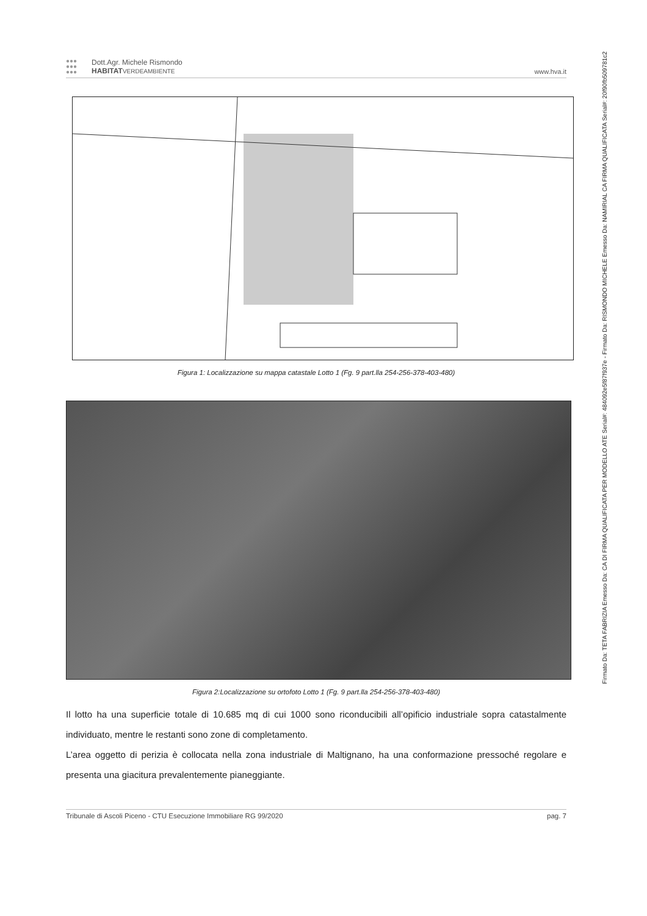●●●
●●●
●●●
Dott.Agr. Michele Rismondo
HABITAT VERDEAMBIENTE
www.hva.it
Figura 1: Localizzazione su mappa catastale Lotto 1 (Fg. 9 part.lla 254-256-378-403-480)
Figura 2:Localizzazione su ortofoto Lotto 1 (Fg. 9 part.lla 254-256-378-403-480)
Il lotto ha una superficie totale di 10.685 mq di cui 1000 sono riconducibili all’opificio industriale sopra catastalmente individuato, mentre le restanti sono zone di completamento.
L’area oggetto di perizia è collocata nella zona industriale di Maltignano, ha una conformazione pressoché regolare e presenta una giacitura prevalentemente pianeggiante.
Tribunale di Ascoli Piceno - CTU Esecuzione Immobiliare RG 99/2020 pag. 7
Firmato Da: TETA FABRIZIA Emesso Da: CA DI FIRMA QUALIFICATA PER MODELLO ATE Serial#: 484092e5f87f937e - Firmato Da: RISMONDO MICHELE Emesso Da: NAMIRIAL CA FIRMA QUALIFICATA Serial#: 20f90fb509781c2